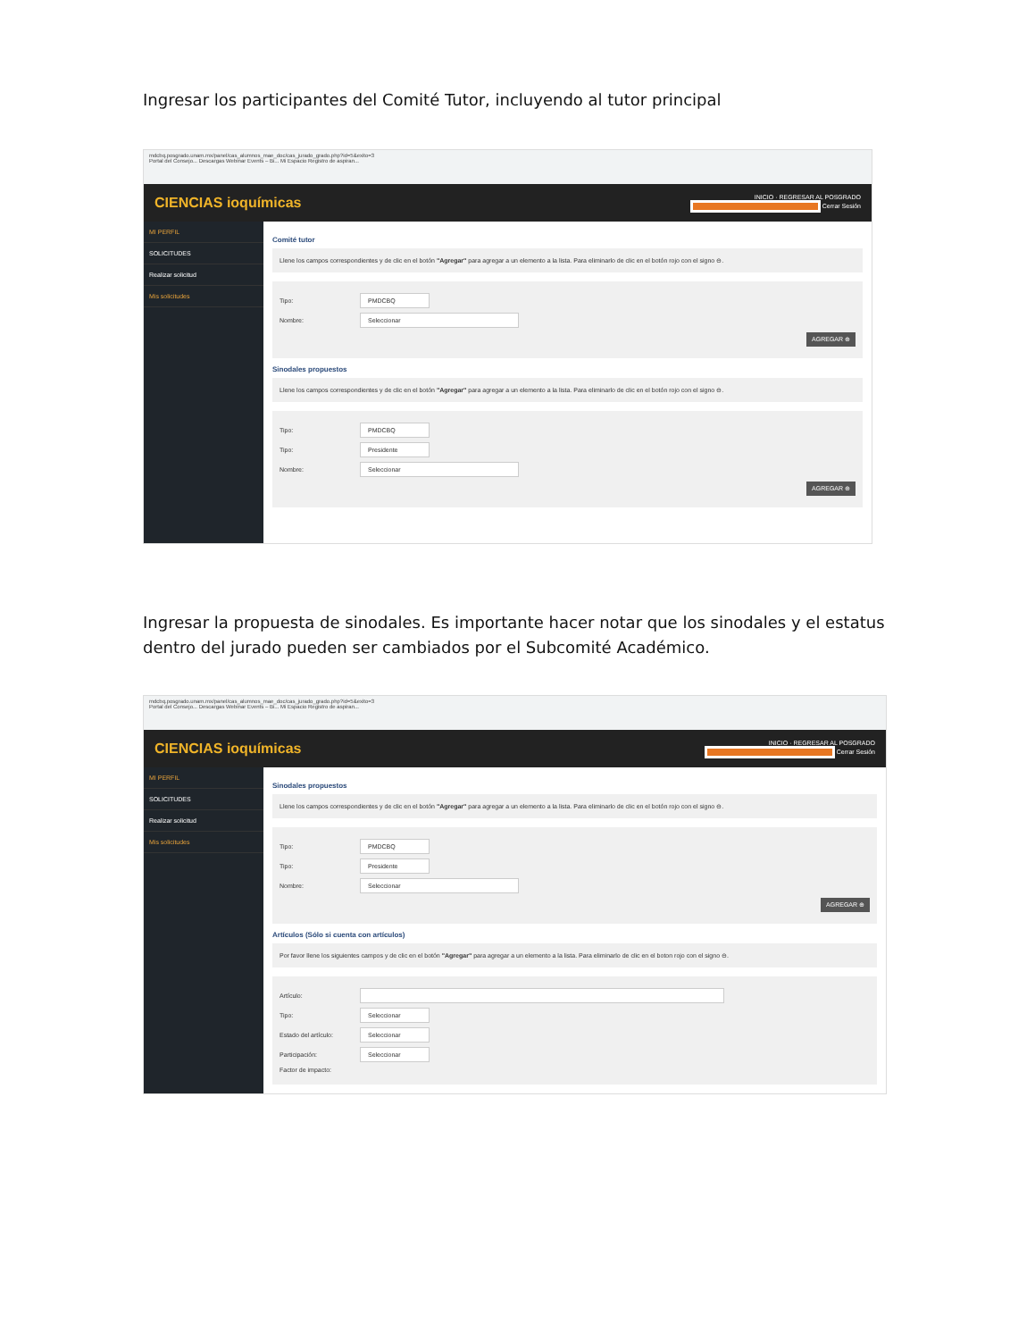Ingresar los participantes del Comité Tutor, incluyendo al tutor principal
mdcbq.posgrado.unam.mx/panel/cas_alumnos_mae_doc/cas_jurado_grado.php?id=5&exito=3
Portal del Consejo... Descargas Webinar Events – Bi... Mi Espacio Registro de aspiran...
CIENCIAS ioquímicas INICIO · REGRESAR AL POSGRADO
Cerrar Sesión
MI PERFIL
SOLICITUDES
Realizar solicitud
Mis solicitudes
Comité tutor
Llene los campos correspondientes y de clic en el botón "Agregar" para agregar a un elemento a la lista. Para eliminarlo de clic en el botón rojo con el signo ⊖.
Tipo:
PMDCBQ
Nombre:
Seleccionar
AGREGAR ⊕
Sinodales propuestos
Llene los campos correspondientes y de clic en el botón "Agregar" para agregar a un elemento a la lista. Para eliminarlo de clic en el botón rojo con el signo ⊖.
Tipo:
PMDCBQ
Tipo:
Presidente
Nombre:
Seleccionar
AGREGAR ⊕
Ingresar la propuesta de sinodales. Es importante hacer notar que los sinodales y el estatus dentro del jurado pueden ser cambiados por el Subcomité Académico.
mdcbq.posgrado.unam.mx/panel/cas_alumnos_mae_doc/cas_jurado_grado.php?id=5&exito=3
Portal del Consejo... Descargas Webinar Events – Bi... Mi Espacio Registro de aspiran...
CIENCIAS ioquímicas INICIO · REGRESAR AL POSGRADO
Cerrar Sesión
MI PERFIL
SOLICITUDES
Realizar solicitud
Mis solicitudes
Sinodales propuestos
Llene los campos correspondientes y de clic en el botón "Agregar" para agregar a un elemento a la lista. Para eliminarlo de clic en el botón rojo con el signo ⊖.
Tipo:
PMDCBQ
Tipo:
Presidente
Nombre:
Seleccionar
AGREGAR ⊕
Artículos (Sólo si cuenta con artículos)
Por favor llene los siguientes campos y de clic en el botón "Agregar" para agregar a un elemento a la lista. Para eliminarlo de clic en el boton rojo con el signo ⊖.
Artículo:
Tipo:
Seleccionar
Estado del artículo:
Seleccionar
Participación:
Seleccionar
Factor de impacto: